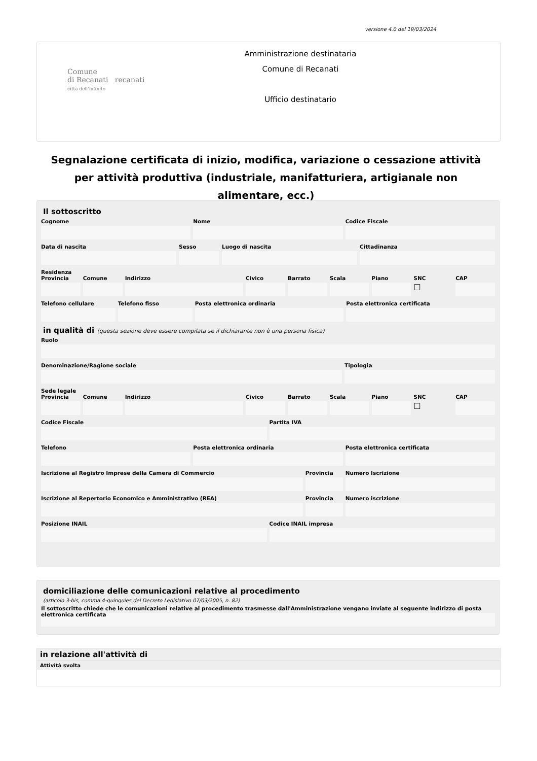versione 4.0 del 19/03/2024
Comune
di Recanati recanati
città dell'infinito
Amministrazione destinataria
Comune di Recanati
Ufficio destinatario
Segnalazione certificata di inizio, modifica, variazione o cessazione attività per attività produttiva (industriale, manifatturiera, artigianale non alimentare, ecc.)
Il sottoscritto
Cognome Nome Codice Fiscale
Data di nascita Sesso Luogo di nascita Cittadinanza
Residenza
Provincia Comune Indirizzo Civico Barrato Scala Piano SNC
☐
CAP
Telefono cellulare Telefono fisso Posta elettronica ordinaria Posta elettronica certificata
in qualità di (questa sezione deve essere compilata se il dichiarante non è una persona fisica)
Ruolo
Denominazione/Ragione sociale Tipologia
Sede legale
Provincia Comune Indirizzo Civico Barrato Scala Piano SNC
☐
CAP
Codice Fiscale Partita IVA
Telefono Posta elettronica ordinaria Posta elettronica certificata
Iscrizione al Registro Imprese della Camera di Commercio
Provincia Numero Iscrizione
Iscrizione al Repertorio Economico e Amministrativo (REA)
Provincia Numero iscrizione
Posizione INAIL Codice INAIL impresa
domiciliazione delle comunicazioni relative al procedimento
(articolo 3-bis, comma 4-quinquies del Decreto Legislativo 07/03/2005, n. 82)
Il sottoscritto chiede che le comunicazioni relative al procedimento trasmesse dall'Amministrazione vengano inviate al seguente indirizzo di posta elettronica certificata
in relazione all'attività di
Attività svolta